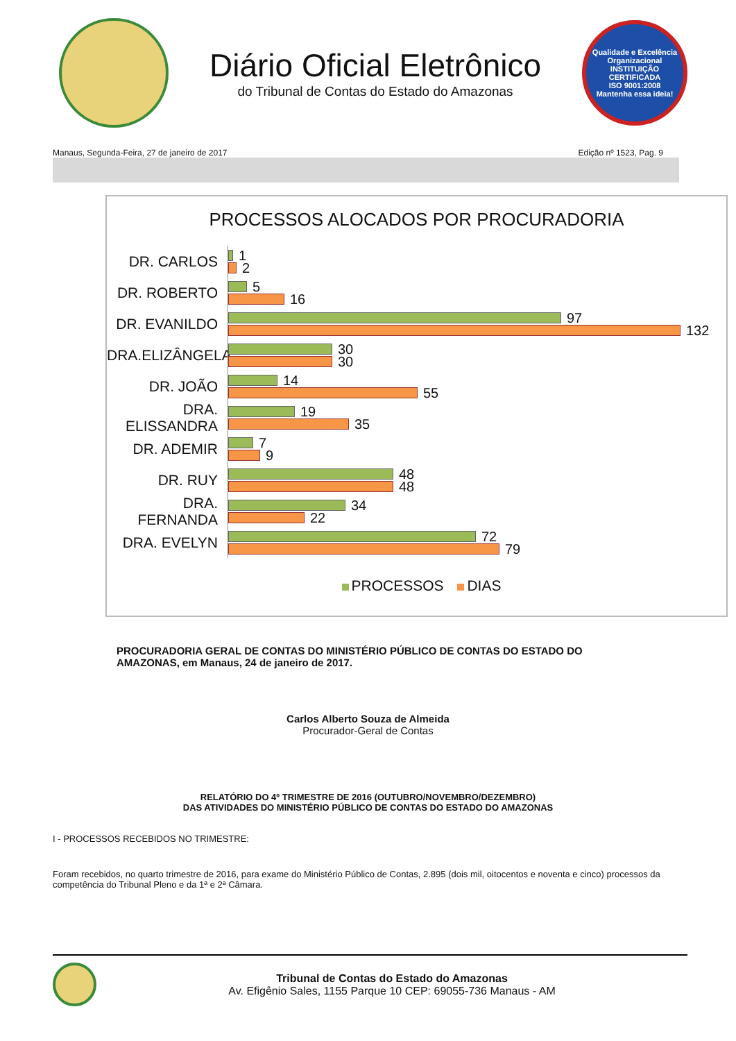Diário Oficial Eletrônico
do Tribunal de Contas do Estado do Amazonas
Qualidade e Excelência Organizacional
INSTITUIÇÃO CERTIFICADA
ISO 9001:2008
Mantenha essa ideia!
Manaus, Segunda-Feira, 27 de janeiro de 2017 Edição nº 1523, Pag. 9
PROCESSOS ALOCADOS POR PROCURADORIA
DR. CARLOS
1
2
DR. ROBERTO
5
16
DR. EVANILDO
97
132
DRA.ELIZÂNGELA
30
30
DR. JOÃO
14
55
DRA. ELISSANDRA
19
35
DR. ADEMIR
7
9
DR. RUY
48
48
DRA. FERNANDA
34
22
DRA. EVELYN
72
79
PROCESSOS DIAS
PROCURADORIA GERAL DE CONTAS DO MINISTÉRIO PÚBLICO DE CONTAS DO ESTADO DO AMAZONAS, em Manaus, 24 de janeiro de 2017.
Carlos Alberto Souza de Almeida
Procurador-Geral de Contas
RELATÓRIO DO 4º TRIMESTRE DE 2016 (OUTUBRO/NOVEMBRO/DEZEMBRO)
DAS ATIVIDADES DO MINISTÉRIO PÚBLICO DE CONTAS DO ESTADO DO AMAZONAS
I - PROCESSOS RECEBIDOS NO TRIMESTRE:
Foram recebidos, no quarto trimestre de 2016, para exame do Ministério Público de Contas, 2.895 (dois mil, oitocentos e noventa e cinco) processos da competência do Tribunal Pleno e da 1ª e 2ª Câmara.
Tribunal de Contas do Estado do Amazonas
Av. Efigênio Sales, 1155 Parque 10 CEP: 69055-736 Manaus - AM